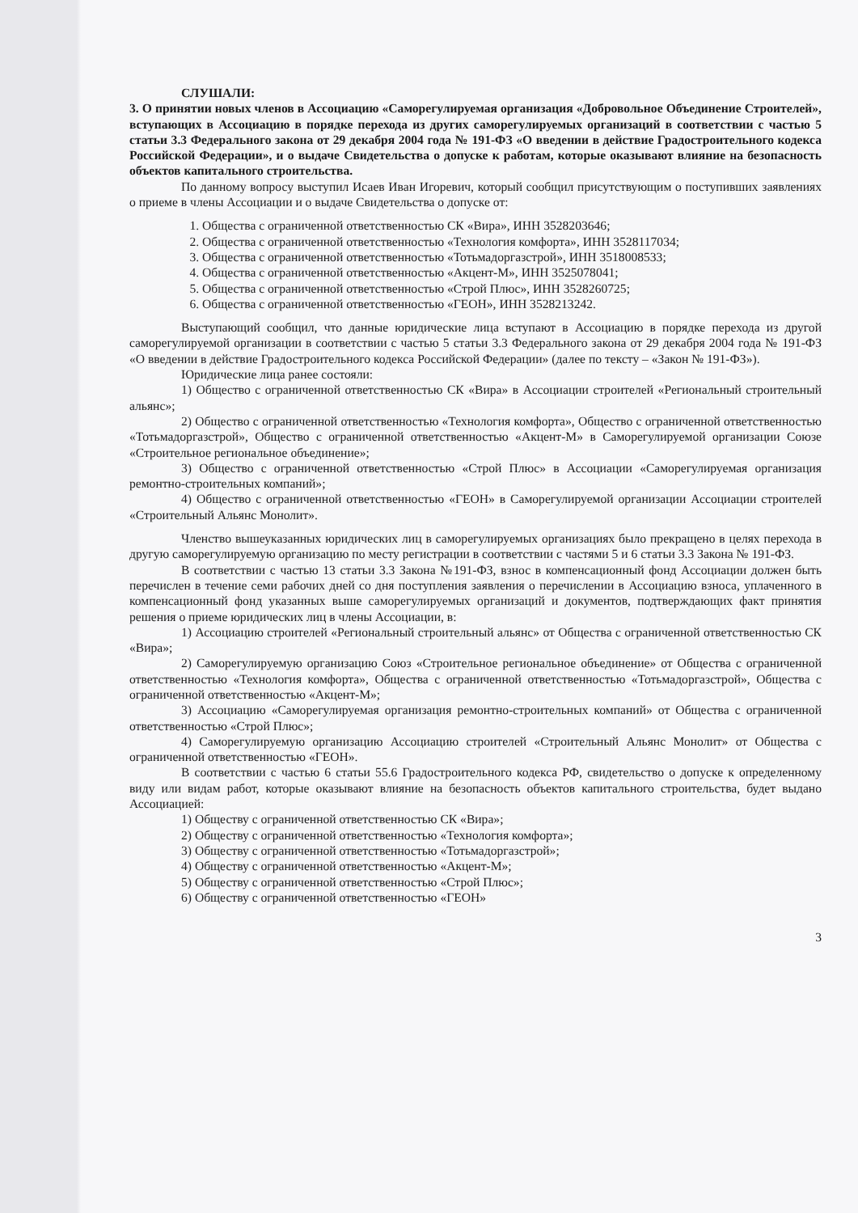СЛУШАЛИ:
3. О принятии новых членов в Ассоциацию «Саморегулируемая организация «Добровольное Объединение Строителей», вступающих в Ассоциацию в порядке перехода из других саморегулируемых организаций в соответствии с частью 5 статьи 3.3 Федерального закона от 29 декабря 2004 года № 191-ФЗ «О введении в действие Градостроительного кодекса Российской Федерации», и о выдаче Свидетельства о допуске к работам, которые оказывают влияние на безопасность объектов капитального строительства.
По данному вопросу выступил Исаев Иван Игоревич, который сообщил присутствующим о поступивших заявлениях о приеме в члены Ассоциации и о выдаче Свидетельства о допуске от:
1. Общества с ограниченной ответственностью СК «Вира», ИНН 3528203646;
2. Общества с ограниченной ответственностью «Технология комфорта», ИНН 3528117034;
3. Общества с ограниченной ответственностью «Тотьмадоргазстрой», ИНН 3518008533;
4. Общества с ограниченной ответственностью «Акцент-М», ИНН 3525078041;
5. Общества с ограниченной ответственностью «Строй Плюс», ИНН 3528260725;
6. Общества с ограниченной ответственностью «ГЕОН», ИНН 3528213242.
Выступающий сообщил, что данные юридические лица вступают в Ассоциацию в порядке перехода из другой саморегулируемой организации в соответствии с частью 5 статьи 3.3 Федерального закона от 29 декабря 2004 года № 191-ФЗ «О введении в действие Градостроительного кодекса Российской Федерации» (далее по тексту – «Закон № 191-ФЗ»).
Юридические лица ранее состояли:
1) Общество с ограниченной ответственностью СК «Вира» в Ассоциации строителей «Региональный строительный альянс»;
2) Общество с ограниченной ответственностью «Технология комфорта», Общество с ограниченной ответственностью «Тотьмадоргазстрой», Общество с ограниченной ответственностью «Акцент-М» в Саморегулируемой организации Союзе «Строительное региональное объединение»;
3) Общество с ограниченной ответственностью «Строй Плюс» в Ассоциации «Саморегулируемая организация ремонтно-строительных компаний»;
4) Общество с ограниченной ответственностью «ГЕОН» в Саморегулируемой организации Ассоциации строителей «Строительный Альянс Монолит».
Членство вышеуказанных юридических лиц в саморегулируемых организациях было прекращено в целях перехода в другую саморегулируемую организацию по месту регистрации в соответствии с частями 5 и 6 статьи 3.3 Закона № 191-ФЗ.
В соответствии с частью 13 статьи 3.3 Закона №191-ФЗ, взнос в компенсационный фонд Ассоциации должен быть перечислен в течение семи рабочих дней со дня поступления заявления о перечислении в Ассоциацию взноса, уплаченного в компенсационный фонд указанных выше саморегулируемых организаций и документов, подтверждающих факт принятия решения о приеме юридических лиц в члены Ассоциации, в:
1) Ассоциацию строителей «Региональный строительный альянс» от Общества с ограниченной ответственностью СК «Вира»;
2) Саморегулируемую организацию Союз «Строительное региональное объединение» от Общества с ограниченной ответственностью «Технология комфорта», Общества с ограниченной ответственностью «Тотьмадоргазстрой», Общества с ограниченной ответственностью «Акцент-М»;
3) Ассоциацию «Саморегулируемая организация ремонтно-строительных компаний» от Общества с ограниченной ответственностью «Строй Плюс»;
4) Саморегулируемую организацию Ассоциацию строителей «Строительный Альянс Монолит» от Общества с ограниченной ответственностью «ГЕОН».
В соответствии с частью 6 статьи 55.6 Градостроительного кодекса РФ, свидетельство о допуске к определенному виду или видам работ, которые оказывают влияние на безопасность объектов капитального строительства, будет выдано Ассоциацией:
1) Обществу с ограниченной ответственностью СК «Вира»;
2) Обществу с ограниченной ответственностью «Технология комфорта»;
3) Обществу с ограниченной ответственностью «Тотьмадоргазстрой»;
4) Обществу с ограниченной ответственностью «Акцент-М»;
5) Обществу с ограниченной ответственностью «Строй Плюс»;
6) Обществу с ограниченной ответственностью «ГЕОН»
3